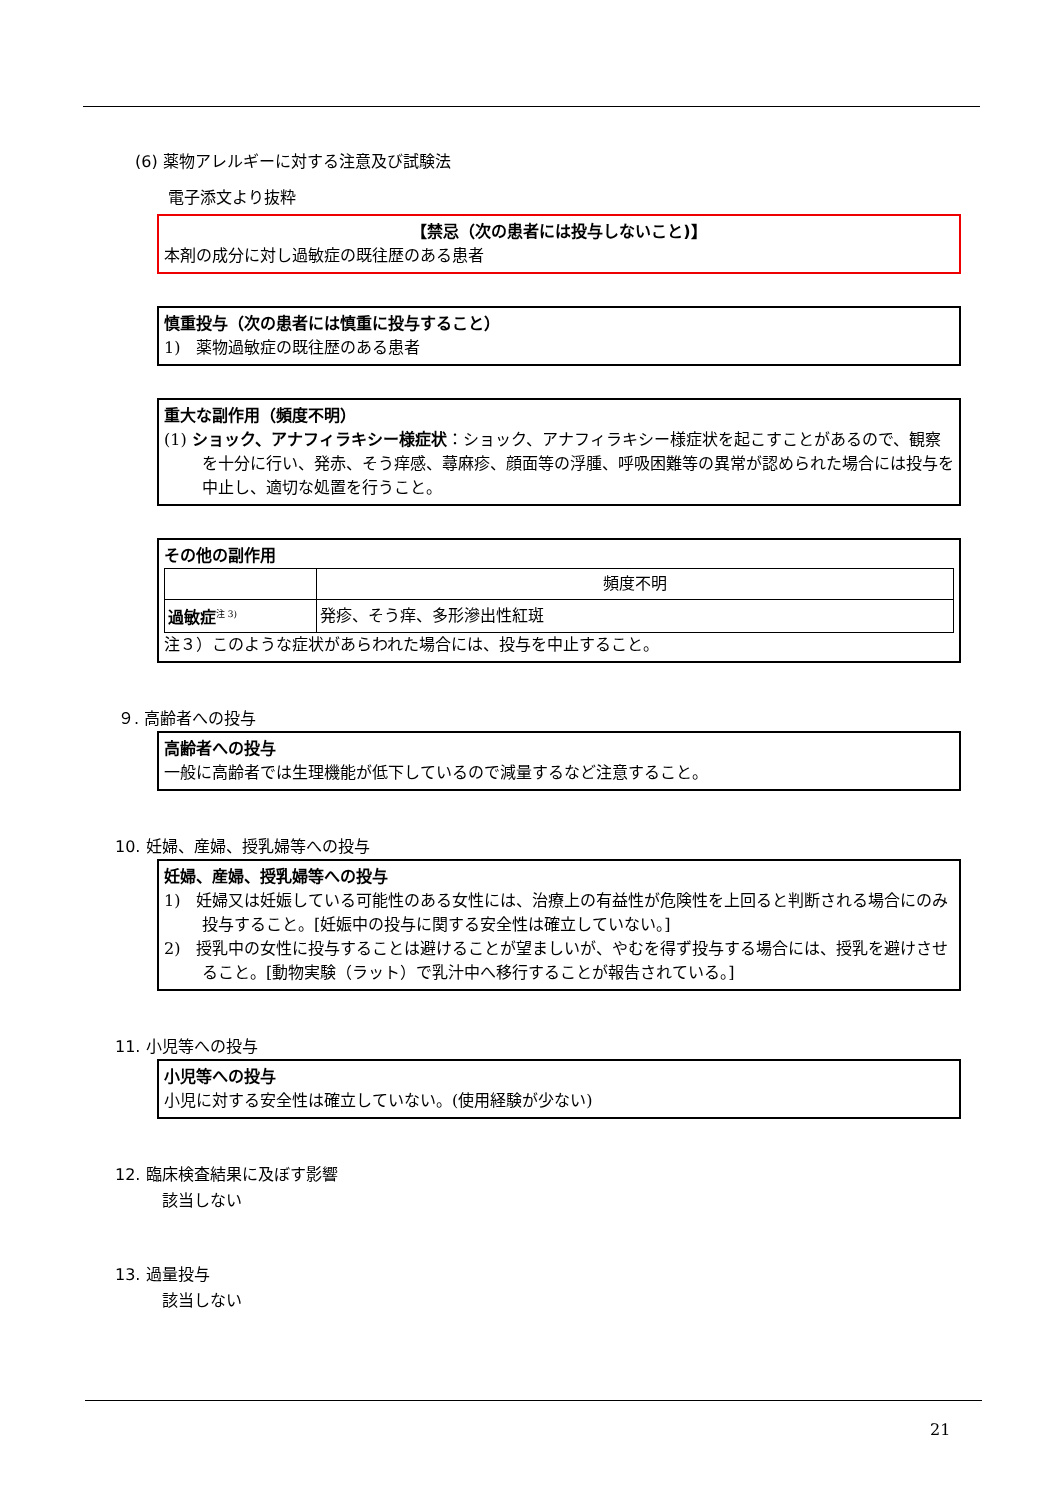(6) 薬物アレルギーに対する注意及び試験法
電子添文より抜粋
【禁忌（次の患者には投与しないこと)】
本剤の成分に対し過敏症の既往歴のある患者
慎重投与（次の患者には慎重に投与すること）
1)　薬物過敏症の既往歴のある患者
重大な副作用（頻度不明）
(1) ショック、アナフィラキシー様症状：ショック、アナフィラキシー様症状を起こすことがあるので、観察を十分に行い、発赤、そう痒感、蕁麻疹、顔面等の浮腫、呼吸困難等の異常が認められた場合には投与を中止し、適切な処置を行うこと。
その他の副作用
| | 頻度不明 |
| 過敏症<sup>注 3)</sup> | 発疹、そう痒、多形滲出性紅斑 |
注３）このような症状があらわれた場合には、投与を中止すること。
９. 高齢者への投与
高齢者への投与
一般に高齢者では生理機能が低下しているので減量するなど注意すること。
10. 妊婦、産婦、授乳婦等への投与
妊婦、産婦、授乳婦等への投与
1)　妊婦又は妊娠している可能性のある女性には、治療上の有益性が危険性を上回ると判断される場合にのみ投与すること。[妊娠中の投与に関する安全性は確立していない。]
2)　授乳中の女性に投与することは避けることが望ましいが、やむを得ず投与する場合には、授乳を避けさせること。[動物実験（ラット）で乳汁中へ移行することが報告されている。]
11. 小児等への投与
小児等への投与
小児に対する安全性は確立していない。(使用経験が少ない)
12. 臨床検査結果に及ぼす影響
該当しない
13. 過量投与
該当しない
21